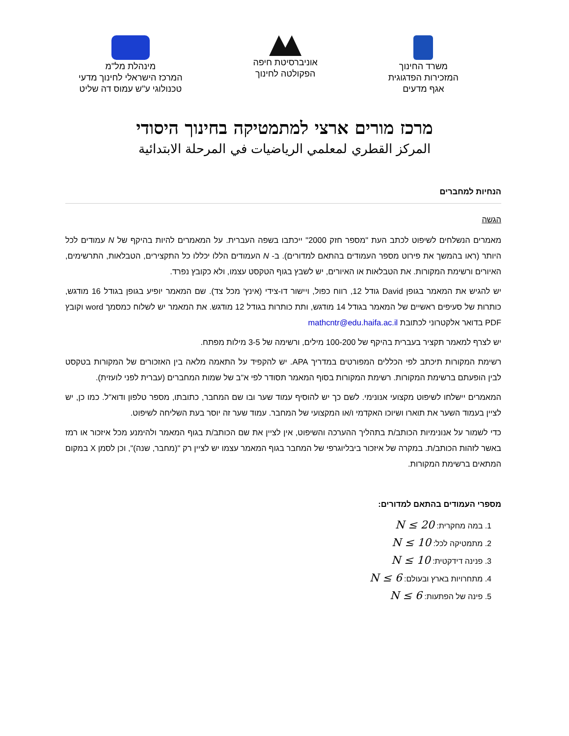משרד החינוך
המזכירות הפדגוגית
אגף מדעים
אוניברסיטת חיפה
הפקולטה לחינוך
מינהלת מל"מ
המרכז הישראלי לחינוך מדעי
טכנולוגי ע"ש עמוס דה שליט
מרכז מורים ארצי למתמטיקה בחינוך היסודי
المركز القطري لمعلمي الرياضيات في المرحلة الابتدائية
הנחיות למחברים
הגשה
מאמרים הנשלחים לשיפוט לכתב העת "מספר חזק 2000" ייכתבו בשפה העברית. על המאמרים להיות בהיקף של N עמודים לכל היותר (ראו בהמשך את פירוט מספר העמודים בהתאם למדורים). ב- N העמודים הללו יכללו כל התקצירים, הטבלאות, התרשימים, האיורים ורשימת המקורות. את הטבלאות או האיורים, יש לשבץ בגוף הטקסט עצמו, ולא כקובץ נפרד.
יש להגיש את המאמר בגופן David גודל 12, רווח כפול, ויישור דו-צידי (אינץ' מכל צד). שם המאמר יופיע בגופן בגודל 16 מודגש, כותרות של סעיפים ראשיים של המאמר בגודל 14 מודגש, ותת כותרות בגודל 12 מודגש. את המאמר יש לשלוח כמסמך word וקובץ PDF בדואר אלקטרוני לכתובת mathcntr@edu.haifa.ac.il
יש לצרף למאמר תקציר בעברית בהיקף של 100-200 מילים, ורשימה של 3-5 מילות מפתח.
רשימת המקורות תיכתב לפי הכללים המפורטים במדריך APA. יש להקפיד על התאמה מלאה בין האזכורים של המקורות בטקסט לבין הופעתם ברשימת המקורות. רשימת המקורות בסוף המאמר תסודר לפי א"ב של שמות המחברים (עברית לפני לועזית).
המאמרים יישלחו לשיפוט מקצועי אנונימי. לשם כך יש להוסיף עמוד שער ובו שם המחבר, כתובתו, מספר טלפון ודוא"ל. כמו כן, יש לציין בעמוד השער את תוארו ושיוכו האקדמי ו/או המקצועי של המחבר. עמוד שער זה יוסר בעת השליחה לשיפוט.
כדי לשמור על אנונימיות הכותב/ת בתהליך ההערכה והשיפוט, אין לציין את שם הכותב/ת בגוף המאמר ולהימנע מכל איזכור או רמז באשר לזהות הכותב/ת. במקרה של איזכור ביבליוגרפי של המחבר בגוף המאמר עצמו יש לציין רק "(מחבר, שנה)", וכן לסמן X במקום המתאים ברשימת המקורות.
מספרי העמודים בהתאם למדורים:
1. במה מחקרית: N ≤ 20
2. מתמטיקה לכל: N ≤ 10
3. פנינה דידקטית: N ≤ 10
4. מתחרויות בארץ ובעולם: N ≤ 6
5. פינה של הפתעות: N ≤ 6